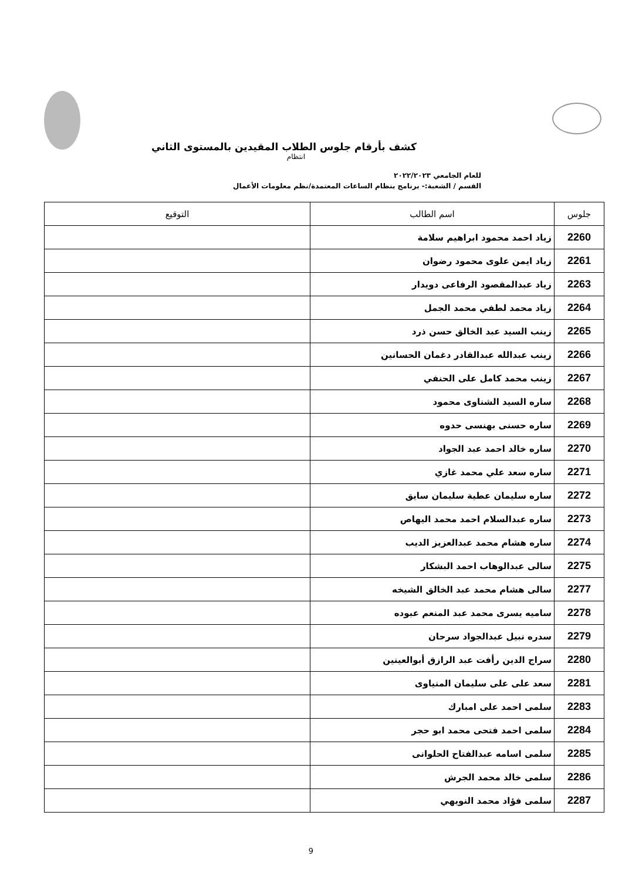كشف بأرقام جلوس الطلاب المقيدين بالمستوى الثاني
انتظام
للعام الجامعي ٢٠٢٢/٢٠٢٣
القسم / الشعبة:- برنامج بنظام الساعات المعتمدة/نظم معلومات الأعمال
| جلوس | اسم الطالب | التوقيع |
| --- | --- | --- |
| 2260 | زياد احمد محمود ابراهيم سلامة | |
| 2261 | زياد ايمن علوى محمود رضوان | |
| 2263 | زياد عبدالمقصود الرفاعى دويدار | |
| 2264 | زياد محمد لطفي محمد الجمل | |
| 2265 | زينب السيد عبد الخالق حسن ذرد | |
| 2266 | زينب عبدالله عبدالقادر دغمان الحسانين | |
| 2267 | زينب محمد كامل على الحنفي | |
| 2268 | ساره السيد الشناوى محمود | |
| 2269 | ساره حسنى بهنسى حدوه | |
| 2270 | ساره خالد احمد عبد الجواد | |
| 2271 | ساره سعد علي محمد غازي | |
| 2272 | ساره سليمان عطية سليمان سايق | |
| 2273 | ساره عبدالسلام احمد محمد اليهاص | |
| 2274 | ساره هشام محمد عبدالعزيز الديب | |
| 2275 | سالى عبدالوهاب احمد البشكار | |
| 2277 | سالى هشام محمد عبد الخالق الشيخه | |
| 2278 | ساميه يسرى محمد عبد المنعم عبوده | |
| 2279 | سدره نبيل عبدالجواد سرحان | |
| 2280 | سراج الدين رأفت عبد الرازق أبوالعينين | |
| 2281 | سعد على على سليمان المنياوى | |
| 2283 | سلمى احمد على امبارك | |
| 2284 | سلمى احمد فتحى محمد ابو حجر | |
| 2285 | سلمى اسامه عبدالفتاح الحلوانى | |
| 2286 | سلمى خالد محمد الجرش | |
| 2287 | سلمى فؤاد محمد النويهي | |
9